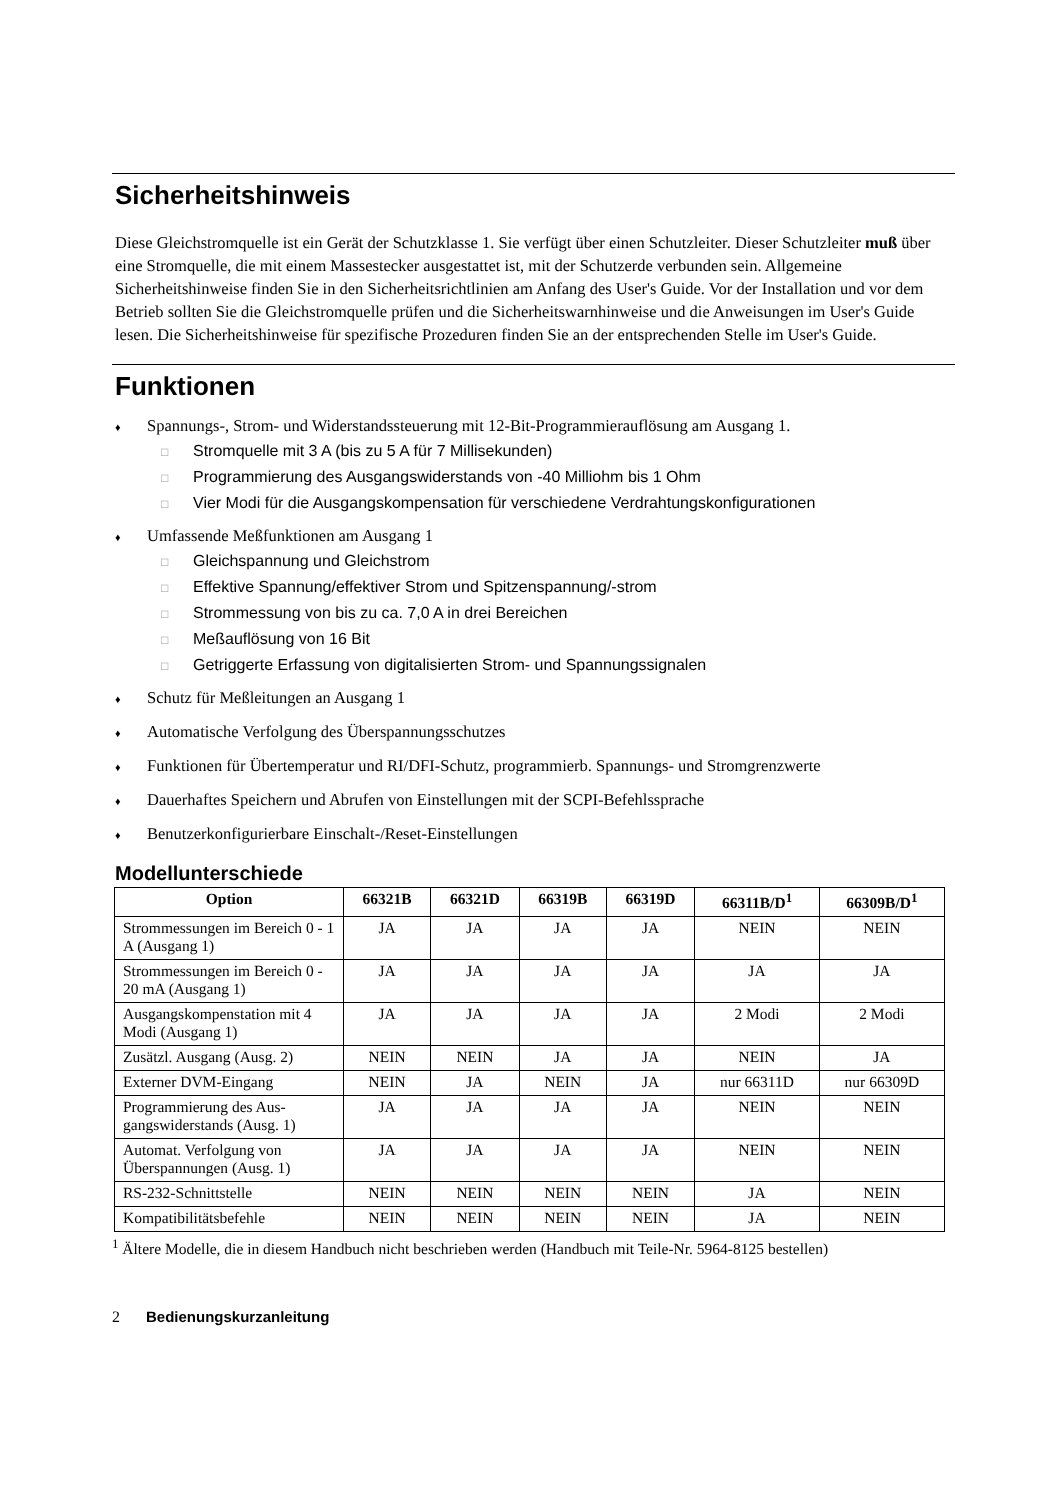Sicherheitshinweis
Diese Gleichstromquelle ist ein Gerät der Schutzklasse 1. Sie verfügt über einen Schutzleiter. Dieser Schutzleiter muß über eine Stromquelle, die mit einem Massestecker ausgestattet ist, mit der Schutzerde verbunden sein. Allgemeine Sicherheitshinweise finden Sie in den Sicherheitsrichtlinien am Anfang des User's Guide. Vor der Installation und vor dem Betrieb sollten Sie die Gleichstromquelle prüfen und die Sicherheitswarnhinweise und die Anweisungen im User's Guide lesen. Die Sicherheitshinweise für spezifische Prozeduren finden Sie an der entsprechenden Stelle im User's Guide.
Funktionen
♦ Spannungs-, Strom- und Widerstandssteuerung mit 12-Bit-Programmierauflösung am Ausgang 1.
□ Stromquelle mit 3 A (bis zu 5 A für 7 Millisekunden)
□ Programmierung des Ausgangswiderstands von -40 Milliohm bis 1 Ohm
□ Vier Modi für die Ausgangskompensation für verschiedene Verdrahtungskonfigurationen
♦ Umfassende Meßfunktionen am Ausgang 1
□ Gleichspannung und Gleichstrom
□ Effektive Spannung/effektiver Strom und Spitzenspannung/-strom
□ Strommessung von bis zu ca. 7,0 A in drei Bereichen
□ Meßauflösung von 16 Bit
□ Getriggerte Erfassung von digitalisierten Strom- und Spannungssignalen
♦ Schutz für Meßleitungen an Ausgang 1
♦ Automatische Verfolgung des Überspannungsschutzes
♦ Funktionen für Übertemperatur und RI/DFI-Schutz, programmierb. Spannungs- und Stromgrenzwerte
♦ Dauerhaftes Speichern und Abrufen von Einstellungen mit der SCPI-Befehlssprache
♦ Benutzerkonfigurierbare Einschalt-/Reset-Einstellungen
Modellunterschiede
| Option | 66321B | 66321D | 66319B | 66319D | 66311B/D<sup>1</sup> | 66309B/D<sup>1</sup> |
| --- | --- | --- | --- | --- | --- | --- |
| Strommessungen im Bereich 0 - 1 A (Ausgang 1) | JA | JA | JA | JA | NEIN | NEIN |
| Strommessungen im Bereich 0 - 20 mA (Ausgang 1) | JA | JA | JA | JA | JA | JA |
| Ausgangskompenstation mit 4 Modi (Ausgang 1) | JA | JA | JA | JA | 2 Modi | 2 Modi |
| Zusätzl. Ausgang (Ausg. 2) | NEIN | NEIN | JA | JA | NEIN | JA |
| Externer DVM-Eingang | NEIN | JA | NEIN | JA | nur 66311D | nur 66309D |
| Programmierung des Aus-gangswiderstands (Ausg. 1) | JA | JA | JA | JA | NEIN | NEIN |
| Automat. Verfolgung von Überspannungen (Ausg. 1) | JA | JA | JA | JA | NEIN | NEIN |
| RS-232-Schnittstelle | NEIN | NEIN | NEIN | NEIN | JA | NEIN |
| Kompatibilitätsbefehle | NEIN | NEIN | NEIN | NEIN | JA | NEIN |
<sup>1</sup> Ältere Modelle, die in diesem Handbuch nicht beschrieben werden (Handbuch mit Teile-Nr. 5964-8125 bestellen)
2 Bedienungskurzanleitung